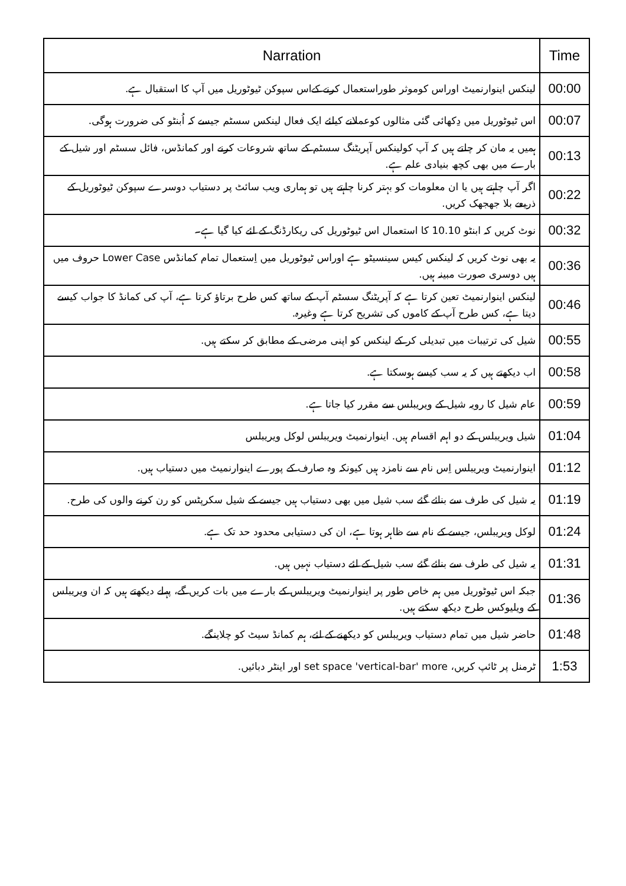| Time | Narration |
| --- | --- |
| 00:00 | لینکس اینوارنمیٹ اوراس کوموثر طوراستعمال کرنے کےاس سپوکن ٹیوٹوریل میں آپ کا استقبال ہے. |
| 00:07 | اس ٹیوٹوریل میں دِکھائی گئی مثالوں کوعملانے کیلئے ایک فعال لینکس سسٹم جیسے کہ اُبنٹو کی ضرورت ہوگی. |
| 00:13 | ہمیں یہ مان کر چلتے ہیں کہ آپ کولینکس آپریٹنگ سسٹم کے ساتھ شروعات کرنے اور کمانڈس، فائل سسٹم اور شیل کے بارے میں بھی کچھ بنیادی علم ہے. |
| 00:22 | اگر آپ چاہتے ہیں یا ان معلومات کو بہتر کرنا چاہتے ہیں تو ہماری ویب سائٹ پر دستیاب دوسرے سپوکن ٹیوٹوریل کے ذریعے بلا جھجھک کریں. |
| 00:32 | نوٹ کریں کہ ابنٹو 10.10 کا استعمال اس ٹیوٹوریل کی ریکارڈنگ کے لئے کیا گیا ہے۔ |
| 00:36 | یہ بھی نوٹ کریں کہ لینکس کیس سینسیٹو ہے اوراس ٹیوٹوریل میں اِستعمال تمام کمانڈس Lower Case حروف میں ہیں دوسری صورت مبینہ ہیں. |
| 00:46 | لینکس اینوارنمیٹ تعین کرتا ہے کہ آپریٹنگ سسٹم آپ کے ساتھ کس طرح برتاؤ کرتا ہے، آپ کی کمانڈ کا جواب کیسے دیتا ہے، کس طرح آپ کے کاموں کی تشریح کرتا ہے وغیرہ. |
| 00:55 | شیل کی ترتیبات میں تبدیلی کر کے لینکس کو اپنی مرضی کے مطابق کر سکتے ہیں. |
| 00:58 | اب دیکھتے ہیں کہ یہ سب کیسے ہوسکتا ہے. |
| 00:59 | عام شیل کا رویہ شیل کے ویریبلس سے مقرر کیا جاتا ہے. |
| 01:04 | شیل ویریبلس کے دو اہم اقسام ہیں. اینوارنمیٹ ویریبلس لوکل ویریبلس |
| 01:12 | اینوارنمیٹ ویریبلس اِس نام سے نامزد ہیں کیونکہ وہ صارف کے پورے اینوارنمیٹ میں دستیاب ہیں. |
| 01:19 | یہ شیل کی طرف سے بنائے گئے سب شیل میں بھی دستیاب ہیں جیسے کے شیل سکرپٹس کو رن کرنے والوں کی طرح. |
| 01:24 | لوکل ویریبلس، جیسے کے نام سے ظاہر ہوتا ہے، ان کی دستیابی محدود حد تک ہے. |
| 01:31 | یہ شیل کی طرف سے بنائے گئے سب شیل کے لئے دستیاب نہیں ہیں. |
| 01:36 | جبکہ اس ٹیوٹوریل میں ہم خاص طور پر اینوارنمیٹ ویریبلس کے بارے میں بات کریں گے، پہلے دیکھتے ہیں کہ ان ویریبلس کے ویلیوکس طرح دیکھ سکتے ہیں. |
| 01:48 | حاضر شیل میں تمام دستیاب ویریبلس کو دیکھنے کے لئے، ہم کمانڈ سیٹ کو چلاینگے. |
| 1:53 | ٹرمنل پر ٹائپ کریں، set space 'vertical-bar' more اور اینٹر دبائیں. |